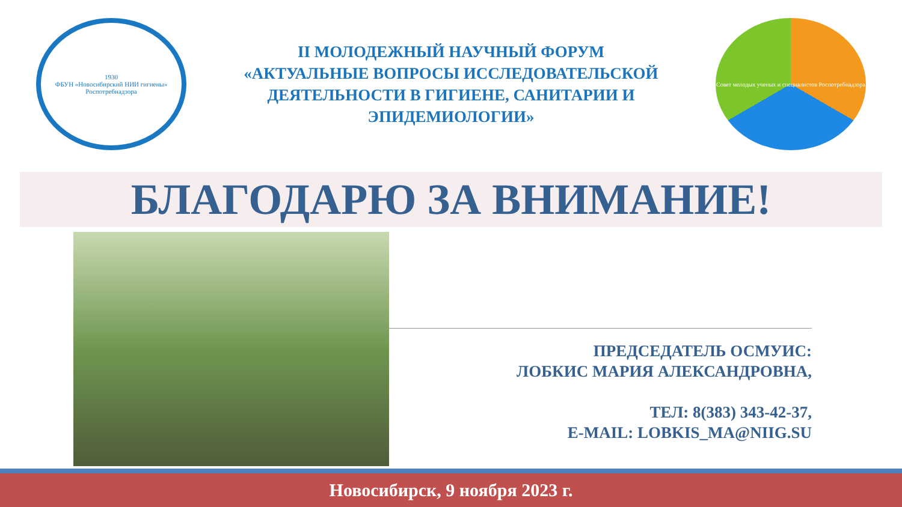1930
ФБУН «Новосибирский НИИ гигиены» Роспотребнадзора
II МОЛОДЕЖНЫЙ НАУЧНЫЙ ФОРУМ
«АКТУАЛЬНЫЕ ВОПРОСЫ ИССЛЕДОВАТЕЛЬСКОЙ ДЕЯТЕЛЬНОСТИ В ГИГИЕНЕ, САНИТАРИИ И ЭПИДЕМИОЛОГИИ»
Совет молодых ученых и специалистов Роспотребнадзора
БЛАГОДАРЮ ЗА ВНИМАНИЕ!
ПРЕДСЕДАТЕЛЬ ОСМУИС:
ЛОБКИС МАРИЯ АЛЕКСАНДРОВНА,
ТЕЛ: 8(383) 343-42-37,
E-MAIL: LOBKIS_MA@NIIG.SU
Новосибирск, 9 ноября 2023 г.